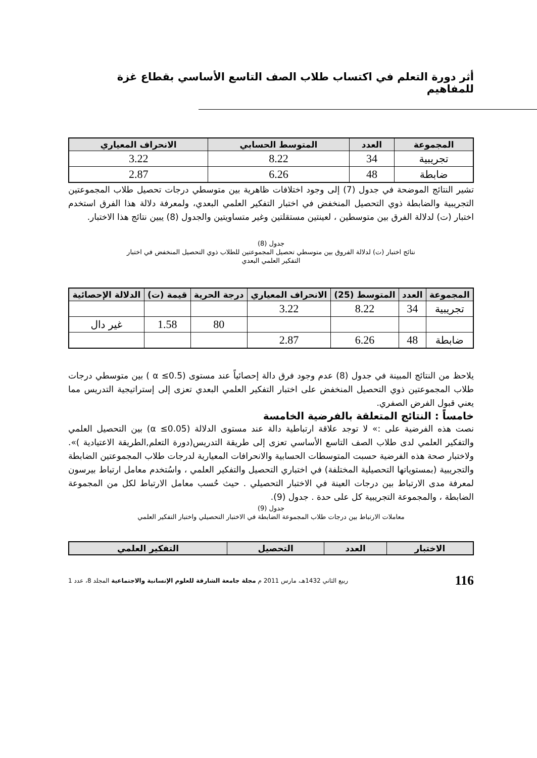أثر دورة التعلم في اكتساب طلاب الصف التاسع الأساسي بقطاع غزة للمفاهيم
| المجموعة | العدد | المتوسط الحسابي | الانحراف المعياري |
| --- | --- | --- | --- |
| تجريبية | 34 | 8.22 | 3.22 |
| ضابطة | 48 | 6.26 | 2.87 |
تشير النتائج الموضحة في جدول (7) إلى وجود اختلافات ظاهرية بين متوسطي درجات تحصيل طلاب المجموعتين التجريبية والضابطة ذوي التحصيل المنخفض في اختبار التفكير العلمي البعدي، ولمعرفة دلالة هذا الفرق استخدم اختبار (ت) لدلالة الفرق بين متوسطين ، لعينتين مستقلتين وغير متساويتين والجدول (8) يبين نتائج هذا الاختبار.
جدول (8)
نتائج اختبار (ت) لدلالة الفروق بين متوسطي تحصيل المجموعتين للطلاب ذوي التحصيل المنخفض في اختبار
التفكير العلمي البعدي
| المجموعة | العدد | المتوسط (25) | الانحراف المعياري | درجة الحرية | قيمة (ت) | الدلالة الإحصائية |
| --- | --- | --- | --- | --- | --- | --- |
| تجريبية | 34 | 8.22 | 3.22 | | | |
| | | | | 80 | 1.58 | غير دال |
| ضابطة | 48 | 6.26 | 2.87 | | | |
يلاحظ من النتائج المبينة في جدول (8) عدم وجود فرق دالة إحصائياً عند مستوى (0.5≥ α ) بين متوسطي درجات طلاب المجموعتين ذوي التحصيل المنخفض على اختبار التفكير العلمي البعدي تعزى إلى إستراتيجية التدريس مما يعني قبول الفرض الصفري.
خامساً : النتائج المتعلقة بالفرضية الخامسة
نصت هذه الفرضية على :» لا توجد علاقة ارتباطية دالة عند مستوى الدلالة (0.05≥ α) بين التحصيل العلمي والتفكير العلمي لدى طلاب الصف التاسع الأساسي تعزى إلى طريقة التدريس(دورة التعلم,الطريقة الاعتيادية )». ولاختبار صحة هذه الفرضية حسبت المتوسطات الحسابية والانحرافات المعيارية لدرجات طلاب المجموعتين الضابطة والتجريبية (بمستوياتها التحصيلية المختلفة) في اختباري التحصيل والتفكير العلمي ، واسُتخدم معامل ارتباط بيرسون لمعرفة مدى الارتباط بين درجات العينة في الاختبار التحصيلي . حيث حُسب معامل الارتباط لكل من المجموعة الضابطة ، والمجموعة التجريبية كل على حدة . جدول (9).
جدول (9)
معاملات الارتباط بين درجات طلاب المجموعة الضابطة في الاختبار التحصيلي واختبار التفكير العلمي
| الاختبار | العدد | التحصيل | التفكير العلمي |
| --- | --- | --- | --- |
116 ربيع الثاني 1432هـ، مارس 2011 م مجلة جامعة الشارقة للعلوم الإنسانية والاجتماعية المجلد 8، عدد 1